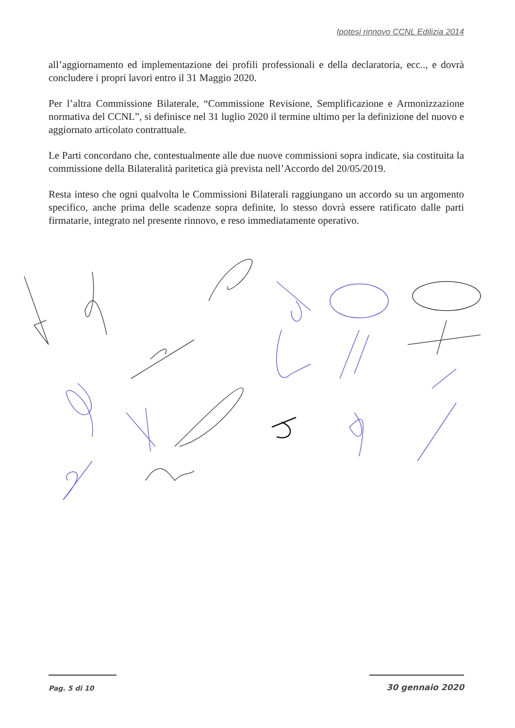Ipotesi rinnovo CCNL Edilizia 2014
all’aggiornamento ed implementazione dei profili professionali e della declaratoria, ecc.., e dovrà concludere i propri lavori entro il 31 Maggio 2020.
Per l’altra Commissione Bilaterale, “Commissione Revisione, Semplificazione e Armonizzazione normativa del CCNL”, si definisce nel 31 luglio 2020 il termine ultimo per la definizione del nuovo e aggiornato articolato contrattuale.
Le Parti concordano che, contestualmente alle due nuove commissioni sopra indicate, sia costituita la commissione della Bilateralità paritetica già prevista nell’Accordo del 20/05/2019.
Resta inteso che ogni qualvolta le Commissioni Bilaterali raggiungano un accordo su un argomento specifico, anche prima delle scadenze sopra definite, lo stesso dovrà essere ratificato dalle parti firmatarie, integrato nel presente rinnovo, e reso immediatamente operativo.
Pag. 5 di 10
30 gennaio 2020